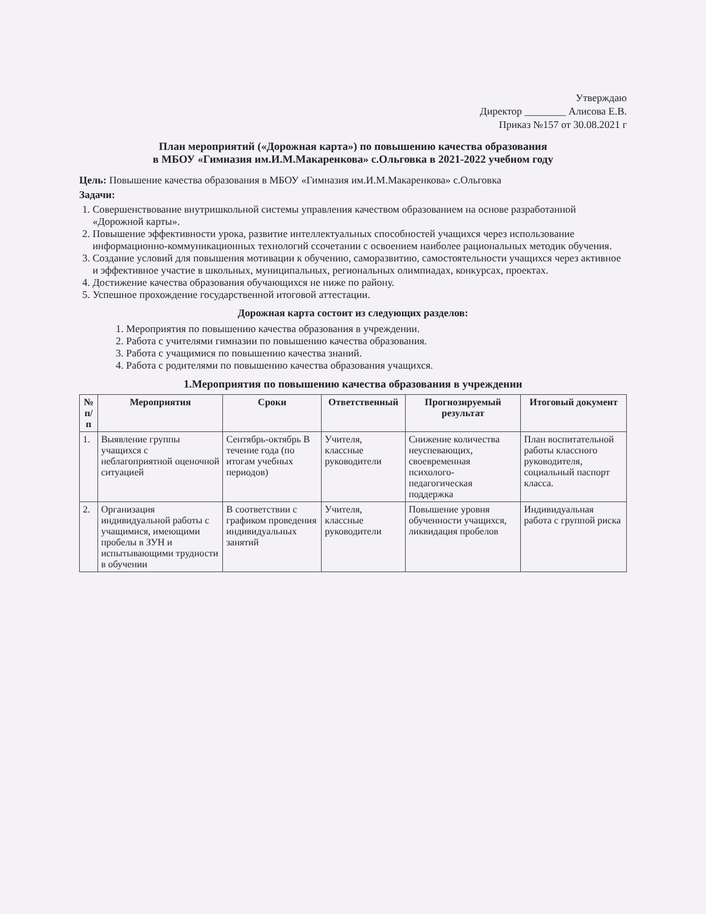Утверждаю
Директор ________ Алисова Е.В.
Приказ №157 от 30.08.2021 г
План мероприятий («Дорожная карта») по повышению качества образования
в МБОУ «Гимназия им.И.М.Макаренкова» с.Ольговка в 2021-2022 учебном году
Цель: Повышение качества образования в МБОУ «Гимназия им.И.М.Макаренкова» с.Ольговка
Задачи:
1. Совершенствование внутришкольной системы управления качеством образованием на основе разработанной «Дорожной карты».
2. Повышение эффективности урока, развитие интеллектуальных способностей учащихся через использование информационно-коммуникационных технологий ссочетании с освоением наиболее рациональных методик обучения.
3. Создание условий для повышения мотивации к обучению, саморазвитию, самостоятельности учащихся через активное и эффективное участие в школьных, муниципальных, региональных олимпиадах, конкурсах, проектах.
4. Достижение качества образования обучающихся не ниже по району.
5. Успешное прохождение государственной итоговой аттестации.
Дорожная карта состоит из следующих разделов:
1. Мероприятия по повышению качества образования в учреждении.
2. Работа с учителями гимназии по повышению качества образования.
3. Работа с учащимися по повышению качества знаний.
4. Работа с родителями по повышению качества образования учащихся.
1.Мероприятия по повышению качества образования в учреждении
| № п/п | Мероприятия | Сроки | Ответственный | Прогнозируемый результат | Итоговый документ |
| --- | --- | --- | --- | --- | --- |
| 1. | Выявление группы учащихся с неблагоприятной оценочной ситуацией | Сентябрь-октябрь В течение года (по итогам учебных периодов) | Учителя, классные руководители | Снижение количества неуспевающих, своевременная психолого-педагогическая поддержка | План воспитательной работы классного руководителя, социальный паспорт класса. |
| 2. | Организация индивидуальной работы с учащимися, имеющими пробелы в ЗУН и испытывающими трудности в обучении | В соответствии с графиком проведения индивидуальных занятий | Учителя, классные руководители | Повышение уровня обученности учащихся, ликвидация пробелов | Индивидуальная работа с группой риска |